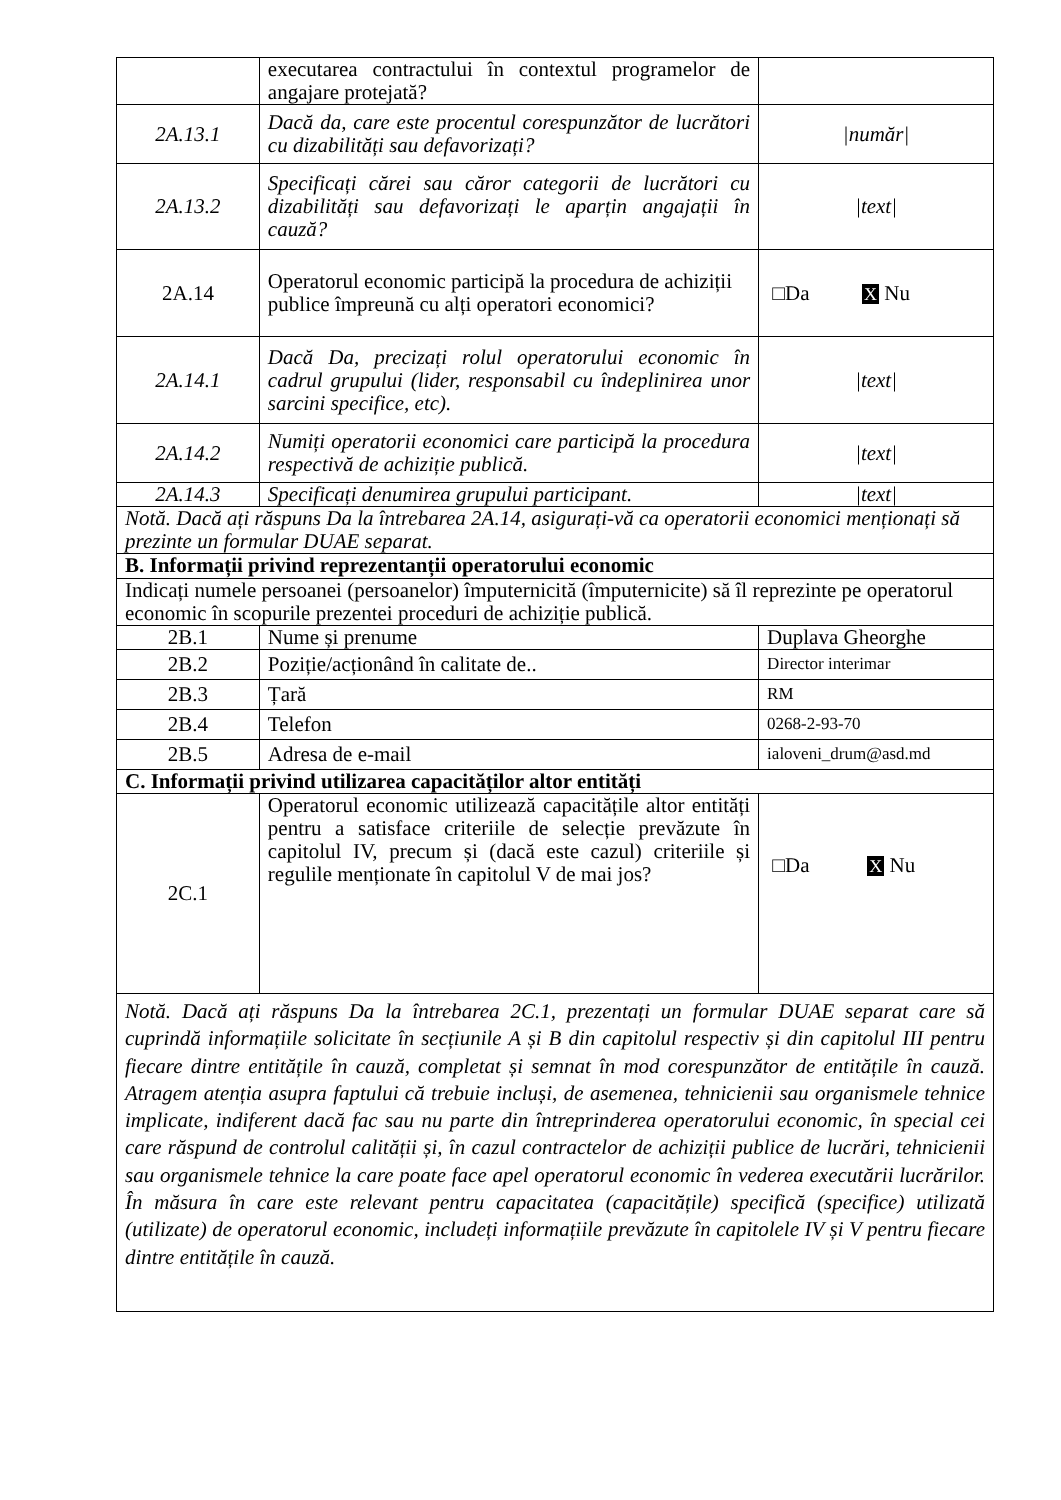| | executarea contractului în contextul programelor de angajare protejată? | |
| 2A.13.1 | Dacă da, care este procentul corespunzător de lucrători cu dizabilități sau defavorizați? | /număr/ |
| 2A.13.2 | Specificați cărei sau căror categorii de lucrători cu dizabilități sau defavorizați le aparțin angajații în cauză? | /text/ |
| 2A.14 | Operatorul economic participă la procedura de achiziții publice împreună cu alți operatori economici? | □Da X Nu |
| 2A.14.1 | Dacă Da, precizați rolul operatorului economic în cadrul grupului (lider, responsabil cu îndeplinirea unor sarcini specifice, etc). | /text/ |
| 2A.14.2 | Numiți operatorii economici care participă la procedura respectivă de achiziție publică. | /text/ |
| 2A.14.3 | Specificați denumirea grupului participant. | /text/ |
| Notă. Dacă ați răspuns Da la întrebarea 2A.14, asigurați-vă ca operatorii economici menționați să prezinte un formular DUAE separat. | | |
| B. Informații privind reprezentanții operatorului economic | | |
| Indicați numele persoanei (persoanelor) împuternicită (împuternicite) să îl reprezinte pe operatorul economic în scopurile prezentei proceduri de achiziție publică. | | |
| 2B.1 | Nume și prenume | Duplava Gheorghe |
| 2B.2 | Poziție/acționând în calitate de.. | Director interimar |
| 2B.3 | Țară | RM |
| 2B.4 | Telefon | 0268-2-93-70 |
| 2B.5 | Adresa de e-mail | ialoveni_drum@asd.md |
| C. Informații privind utilizarea capacităților altor entități | | |
| 2C.1 | Operatorul economic utilizează capacitățile altor entități pentru a satisface criteriile de selecție prevăzute în capitolul IV, precum și (dacă este cazul) criteriile și regulile menționate în capitolul V de mai jos? | □Da X Nu |
| Notă. Dacă ați răspuns Da la întrebarea 2C.1, prezentați un formular DUAE separat care să cuprindă informațiile solicitate în secțiunile A și B din capitolul respectiv și din capitolul III pentru fiecare dintre entitățile în cauză, completat și semnat în mod corespunzător de entitățile în cauză. Atragem atenția asupra faptului că trebuie incluși, de asemenea, tehnicienii sau organismele tehnice implicate, indiferent dacă fac sau nu parte din întreprinderea operatorului economic, în special cei care răspund de controlul calității și, în cazul contractelor de achiziții publice de lucrări, tehnicienii sau organismele tehnice la care poate face apel operatorul economic în vederea executării lucrărilor. În măsura în care este relevant pentru capacitatea (capacitățile) specifică (specifice) utilizată (utilizate) de operatorul economic, includeți informațiile prevăzute în capitolele IV și V pentru fiecare dintre entitățile în cauză. | | |